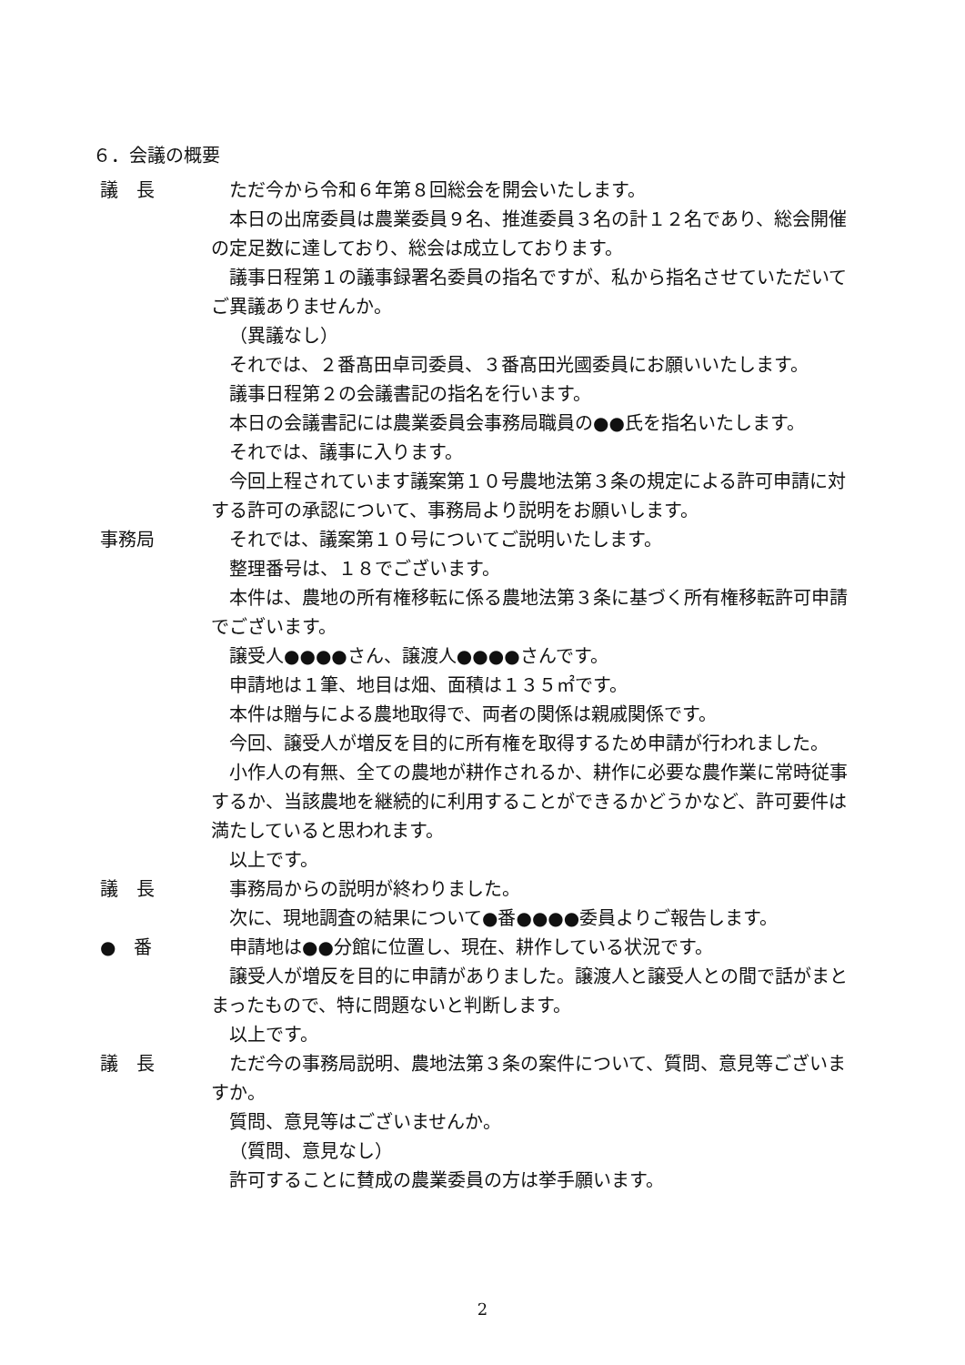６．会議の概要
議　長 ただ今から令和６年第８回総会を開会いたします。
本日の出席委員は農業委員９名、推進委員３名の計１２名であり、総会開催の定足数に達しており、総会は成立しております。
議事日程第１の議事録署名委員の指名ですが、私から指名させていただいてご異議ありませんか。
（異議なし）
それでは、２番髙田卓司委員、３番髙田光國委員にお願いいたします。
議事日程第２の会議書記の指名を行います。
本日の会議書記には農業委員会事務局職員の●●氏を指名いたします。
それでは、議事に入ります。
今回上程されています議案第１０号農地法第３条の規定による許可申請に対する許可の承認について、事務局より説明をお願いします。
事務局 それでは、議案第１０号についてご説明いたします。
整理番号は、１８でございます。
本件は、農地の所有権移転に係る農地法第３条に基づく所有権移転許可申請でございます。
譲受人●●●●さん、譲渡人●●●●さんです。
申請地は１筆、地目は畑、面積は１３５㎡です。
本件は贈与による農地取得で、両者の関係は親戚関係です。
今回、譲受人が増反を目的に所有権を取得するため申請が行われました。
小作人の有無、全ての農地が耕作されるか、耕作に必要な農作業に常時従事するか、当該農地を継続的に利用することができるかどうかなど、許可要件は満たしていると思われます。
以上です。
議　長 事務局からの説明が終わりました。
次に、現地調査の結果について●番●●●●委員よりご報告します。
●　番 申請地は●●分館に位置し、現在、耕作している状況です。
譲受人が増反を目的に申請がありました。譲渡人と譲受人との間で話がまとまったもので、特に問題ないと判断します。
以上です。
議　長 ただ今の事務局説明、農地法第３条の案件について、質問、意見等ございますか。
質問、意見等はございませんか。
（質問、意見なし）
許可することに賛成の農業委員の方は挙手願います。
2